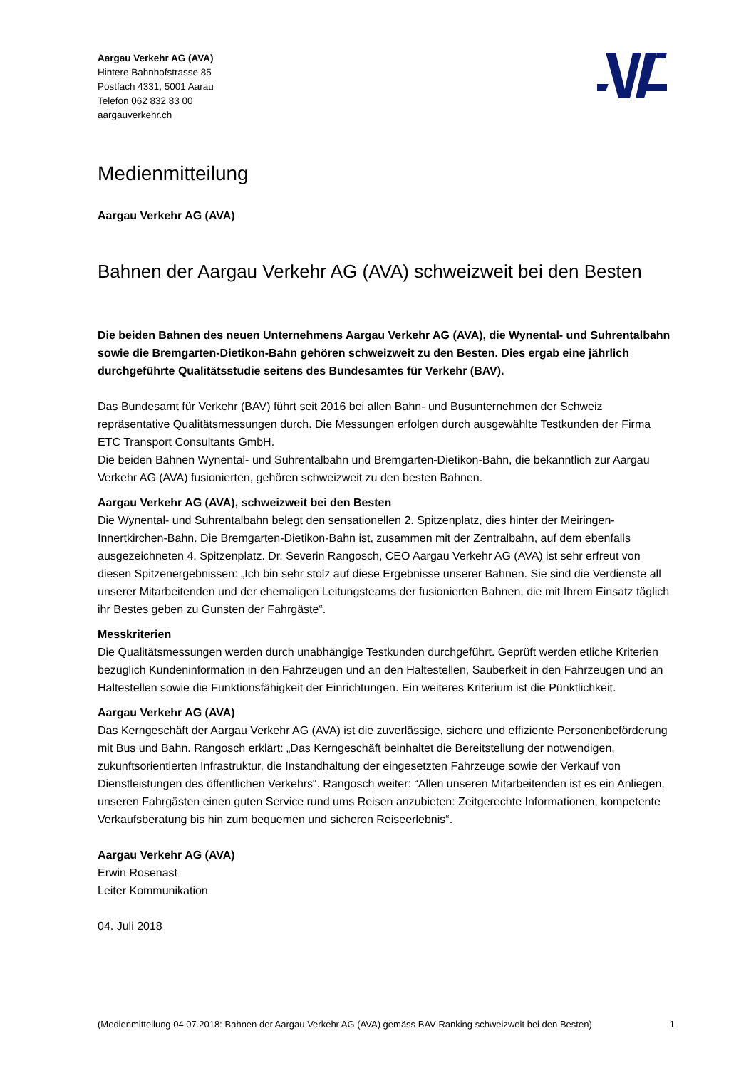Aargau Verkehr AG (AVA)
Hintere Bahnhofstrasse 85
Postfach 4331, 5001 Aarau
Telefon 062 832 83 00
aargauverkehr.ch
Medienmitteilung
Aargau Verkehr AG (AVA)
Bahnen der Aargau Verkehr AG (AVA) schweizweit bei den Besten
Die beiden Bahnen des neuen Unternehmens Aargau Verkehr AG (AVA), die Wynental- und Suhrentalbahn sowie die Bremgarten-Dietikon-Bahn gehören schweizweit zu den Besten. Dies ergab eine jährlich durchgeführte Qualitätsstudie seitens des Bundesamtes für Verkehr (BAV).
Das Bundesamt für Verkehr (BAV) führt seit 2016 bei allen Bahn- und Busunternehmen der Schweiz repräsentative Qualitätsmessungen durch. Die Messungen erfolgen durch ausgewählte Testkunden der Firma ETC Transport Consultants GmbH.
Die beiden Bahnen Wynental- und Suhrentalbahn und Bremgarten-Dietikon-Bahn, die bekanntlich zur Aargau Verkehr AG (AVA) fusionierten, gehören schweizweit zu den besten Bahnen.
Aargau Verkehr AG (AVA), schweizweit bei den Besten
Die Wynental- und Suhrentalbahn belegt den sensationellen 2. Spitzenplatz, dies hinter der Meiringen-Innertkirchen-Bahn. Die Bremgarten-Dietikon-Bahn ist, zusammen mit der Zentralbahn, auf dem ebenfalls ausgezeichneten 4. Spitzenplatz. Dr. Severin Rangosch, CEO Aargau Verkehr AG (AVA) ist sehr erfreut von diesen Spitzenergebnissen: „Ich bin sehr stolz auf diese Ergebnisse unserer Bahnen. Sie sind die Verdienste all unserer Mitarbeitenden und der ehemaligen Leitungsteams der fusionierten Bahnen, die mit Ihrem Einsatz täglich ihr Bestes geben zu Gunsten der Fahrgäste“.
Messkriterien
Die Qualitätsmessungen werden durch unabhängige Testkunden durchgeführt. Geprüft werden etliche Kriterien bezüglich Kundeninformation in den Fahrzeugen und an den Haltestellen, Sauberkeit in den Fahrzeugen und an Haltestellen sowie die Funktionsfähigkeit der Einrichtungen. Ein weiteres Kriterium ist die Pünktlichkeit.
Aargau Verkehr AG (AVA)
Das Kerngeschäft der Aargau Verkehr AG (AVA) ist die zuverlässige, sichere und effiziente Personenbeförderung mit Bus und Bahn. Rangosch erklärt: „Das Kerngeschäft beinhaltet die Bereitstellung der notwendigen, zukunftsorientierten Infrastruktur, die Instandhaltung der eingesetzten Fahrzeuge sowie der Verkauf von Dienstleistungen des öffentlichen Verkehrs“. Rangosch weiter: “Allen unseren Mitarbeitenden ist es ein Anliegen, unseren Fahrgästen einen guten Service rund ums Reisen anzubieten: Zeitgerechte Informationen, kompetente Verkaufsberatung bis hin zum bequemen und sicheren Reiseerlebnis“.
Aargau Verkehr AG (AVA)
Erwin Rosenast
Leiter Kommunikation
04. Juli 2018
(Medienmitteilung 04.07.2018: Bahnen der Aargau Verkehr AG (AVA) gemäss BAV-Ranking schweizweit bei den Besten) 1